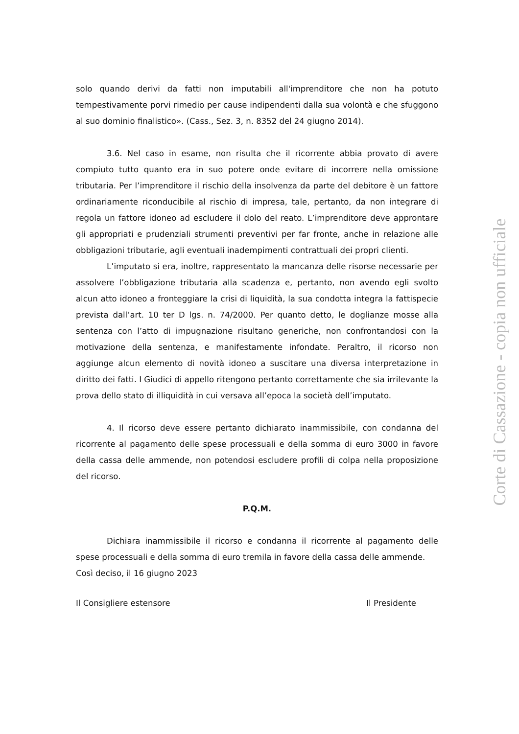solo quando derivi da fatti non imputabili all'imprenditore che non ha potuto tempestivamente porvi rimedio per cause indipendenti dalla sua volontà e che sfuggono al suo dominio finalistico». (Cass., Sez. 3, n. 8352 del 24 giugno 2014).
3.6. Nel caso in esame, non risulta che il ricorrente abbia provato di avere compiuto tutto quanto era in suo potere onde evitare di incorrere nella omissione tributaria. Per l’imprenditore il rischio della insolvenza da parte del debitore è un fattore ordinariamente riconducibile al rischio di impresa, tale, pertanto, da non integrare di regola un fattore idoneo ad escludere il dolo del reato. L’imprenditore deve approntare gli appropriati e prudenziali strumenti preventivi per far fronte, anche in relazione alle obbligazioni tributarie, agli eventuali inadempimenti contrattuali dei propri clienti.
L’imputato si era, inoltre, rappresentato la mancanza delle risorse necessarie per assolvere l’obbligazione tributaria alla scadenza e, pertanto, non avendo egli svolto alcun atto idoneo a fronteggiare la crisi di liquidità, la sua condotta integra la fattispecie prevista dall’art. 10 ter D lgs. n. 74/2000. Per quanto detto, le doglianze mosse alla sentenza con l’atto di impugnazione risultano generiche, non confrontandosi con la motivazione della sentenza, e manifestamente infondate. Peraltro, il ricorso non aggiunge alcun elemento di novità idoneo a suscitare una diversa interpretazione in diritto dei fatti. I Giudici di appello ritengono pertanto correttamente che sia irrilevante la prova dello stato di illiquidità in cui versava all’epoca la società dell’imputato.
4. Il ricorso deve essere pertanto dichiarato inammissibile, con condanna del ricorrente al pagamento delle spese processuali e della somma di euro 3000 in favore della cassa delle ammende, non potendosi escludere profili di colpa nella proposizione del ricorso.
P.Q.M.
Dichiara inammissibile il ricorso e condanna il ricorrente al pagamento delle spese processuali e della somma di euro tremila in favore della cassa delle ammende.
Così deciso, il 16 giugno 2023
Il Consigliere estensore Il Presidente
Corte di Cassazione - copia non ufficiale